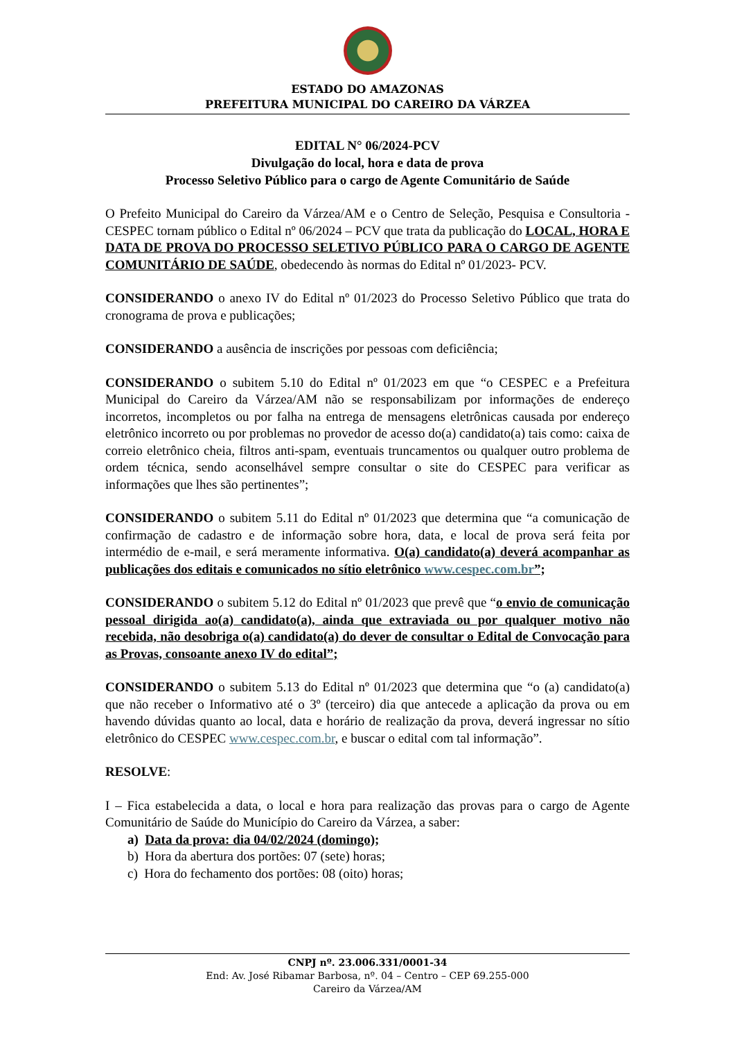ESTADO DO AMAZONAS
PREFEITURA MUNICIPAL DO CAREIRO DA VÁRZEA
EDITAL N° 06/2024-PCV
Divulgação do local, hora e data de prova
Processo Seletivo Público para o cargo de Agente Comunitário de Saúde
O Prefeito Municipal do Careiro da Várzea/AM e o Centro de Seleção, Pesquisa e Consultoria - CESPEC tornam público o Edital nº 06/2024 – PCV que trata da publicação do LOCAL, HORA E DATA DE PROVA DO PROCESSO SELETIVO PÚBLICO PARA O CARGO DE AGENTE COMUNITÁRIO DE SAÚDE, obedecendo às normas do Edital nº 01/2023- PCV.
CONSIDERANDO o anexo IV do Edital nº 01/2023 do Processo Seletivo Público que trata do cronograma de prova e publicações;
CONSIDERANDO a ausência de inscrições por pessoas com deficiência;
CONSIDERANDO o subitem 5.10 do Edital nº 01/2023 em que “o CESPEC e a Prefeitura Municipal do Careiro da Várzea/AM não se responsabilizam por informações de endereço incorretos, incompletos ou por falha na entrega de mensagens eletrônicas causada por endereço eletrônico incorreto ou por problemas no provedor de acesso do(a) candidato(a) tais como: caixa de correio eletrônico cheia, filtros anti-spam, eventuais truncamentos ou qualquer outro problema de ordem técnica, sendo aconselhável sempre consultar o site do CESPEC para verificar as informações que lhes são pertinentes”;
CONSIDERANDO o subitem 5.11 do Edital nº 01/2023 que determina que “a comunicação de confirmação de cadastro e de informação sobre hora, data, e local de prova será feita por intermédio de e-mail, e será meramente informativa. O(a) candidato(a) deverá acompanhar as publicações dos editais e comunicados no sítio eletrônico www.cespec.com.br”;
CONSIDERANDO o subitem 5.12 do Edital nº 01/2023 que prevê que “o envio de comunicação pessoal dirigida ao(a) candidato(a), ainda que extraviada ou por qualquer motivo não recebida, não desobriga o(a) candidato(a) do dever de consultar o Edital de Convocação para as Provas, consoante anexo IV do edital”;
CONSIDERANDO o subitem 5.13 do Edital nº 01/2023 que determina que “o (a) candidato(a) que não receber o Informativo até o 3º (terceiro) dia que antecede a aplicação da prova ou em havendo dúvidas quanto ao local, data e horário de realização da prova, deverá ingressar no sítio eletrônico do CESPEC www.cespec.com.br, e buscar o edital com tal informação”.
RESOLVE:
I – Fica estabelecida a data, o local e hora para realização das provas para o cargo de Agente Comunitário de Saúde do Município do Careiro da Várzea, a saber:
a) Data da prova: dia 04/02/2024 (domingo);
b) Hora da abertura dos portões: 07 (sete) horas;
c) Hora do fechamento dos portões: 08 (oito) horas;
CNPJ nº. 23.006.331/0001-34
End: Av. José Ribamar Barbosa, nº. 04 – Centro – CEP 69.255-000
Careiro da Várzea/AM